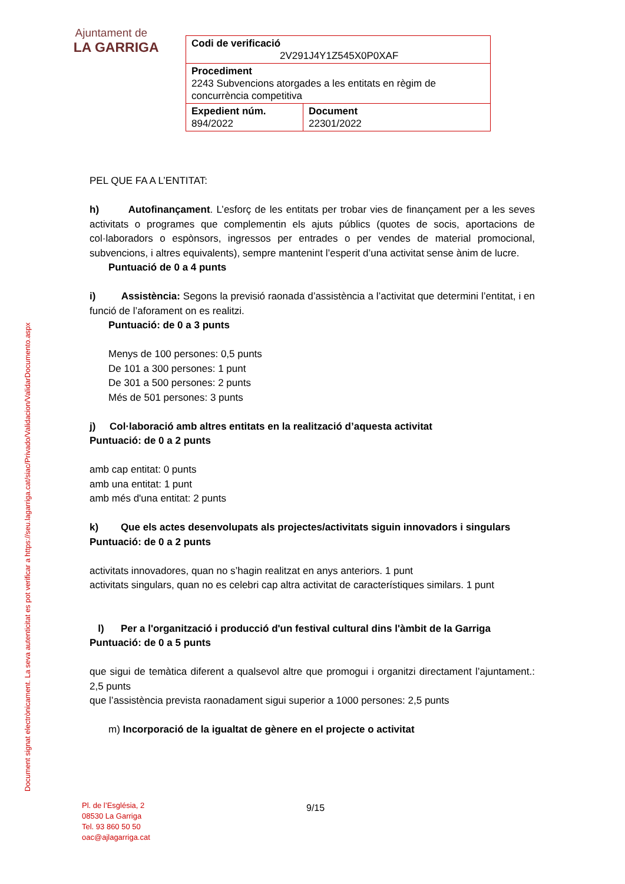Ajuntament de
LA GARRIGA
| Codi de verificació 2V291J4Y1Z545X0P0XAF | |
| Procediment 2243 Subvencions atorgades a les entitats en règim de concurrència competitiva | |
| Expedient núm. 894/2022 | Document 22301/2022 |
Document signat electrònicament. La seva autenticitat es pot verificar a https://seu.lagarriga.cat/siac/Privado/Validacion/ValidarDocumento.aspx
PEL QUE FA A L’ENTITAT:
h) Autofinançament. L’esforç de les entitats per trobar vies de finançament per a les seves activitats o programes que complementin els ajuts públics (quotes de socis, aportacions de col·laboradors o espònsors, ingressos per entrades o per vendes de material promocional, subvencions, i altres equivalents), sempre mantenint l’esperit d’una activitat sense ànim de lucre.
Puntuació de 0 a 4 punts
i) Assistència: Segons la previsió raonada d’assistència a l’activitat que determini l’entitat, i en funció de l’aforament on es realitzi.
Puntuació: de 0 a 3 punts
Menys de 100 persones: 0,5 punts
De 101 a 300 persones: 1 punt
De 301 a 500 persones: 2 punts
Més de 501 persones: 3 punts
j) Col·laboració amb altres entitats en la realització d’aquesta activitat
Puntuació: de 0 a 2 punts
amb cap entitat: 0 punts
amb una entitat: 1 punt
amb més d'una entitat: 2 punts
k) Que els actes desenvolupats als projectes/activitats siguin innovadors i singulars
Puntuació: de 0 a 2 punts
activitats innovadores, quan no s’hagin realitzat en anys anteriors. 1 punt
activitats singulars, quan no es celebri cap altra activitat de característiques similars. 1 punt
l) Per a l'organització i producció d'un festival cultural dins l'àmbit de la Garriga
Puntuació: de 0 a 5 punts
que sigui de temàtica diferent a qualsevol altre que promogui i organitzi directament l’ajuntament.: 2,5 punts
que l’assistència prevista raonadament sigui superior a 1000 persones: 2,5 punts
m) Incorporació de la igualtat de gènere en el projecte o activitat
Pl. de l’Església, 2
08530 La Garriga
Tel. 93 860 50 50
oac@ajlagarriga.cat
9/15